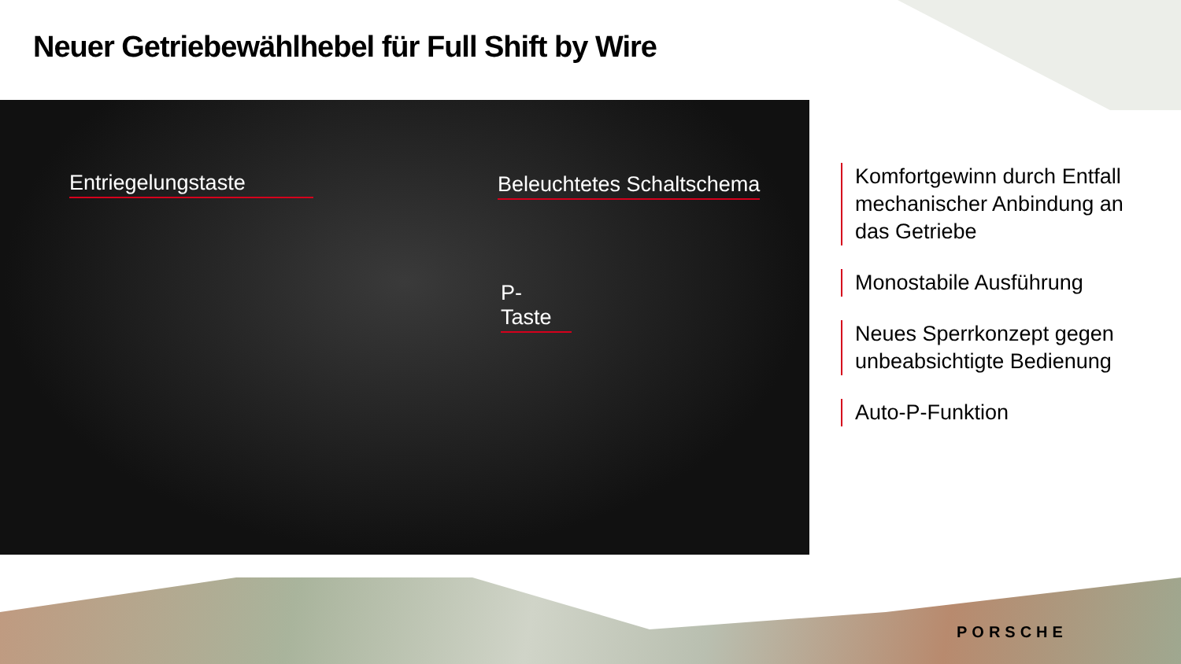Neuer Getriebewählhebel für Full Shift by Wire
Entriegelungstaste Beleuchtetes Schaltschema
P-Taste
Komfortgewinn durch Entfall mechanischer Anbindung an das Getriebe
Monostabile Ausführung
Neues Sperrkonzept gegen unbeabsichtigte Bedienung
Auto-P-Funktion
PORSCHE